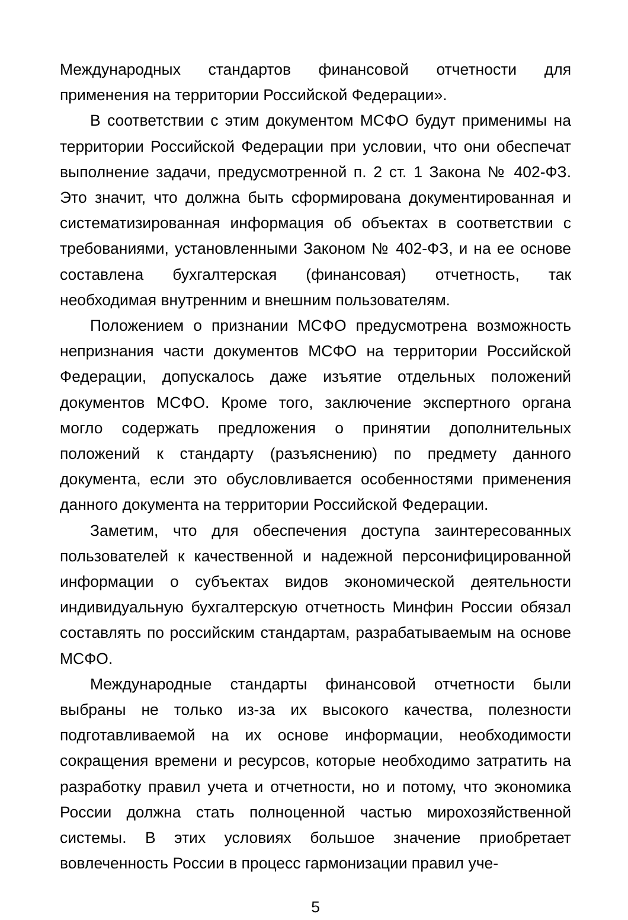Международных стандартов финансовой отчетности для применения на территории Российской Федерации».
В соответствии с этим документом МСФО будут применимы на территории Российской Федерации при условии, что они обеспечат выполнение задачи, предусмотренной п. 2 ст. 1 Закона № 402-ФЗ. Это значит, что должна быть сформирована документированная и систематизированная информация об объектах в соответствии с требованиями, установленными Законом № 402-ФЗ, и на ее основе составлена бухгалтерская (финансовая) отчетность, так необходимая внутренним и внешним пользователям.
Положением о признании МСФО предусмотрена возможность непризнания части документов МСФО на территории Российской Федерации, допускалось даже изъятие отдельных положений документов МСФО. Кроме того, заключение экспертного органа могло содержать предложения о принятии дополнительных положений к стандарту (разъяснению) по предмету данного документа, если это обусловливается особенностями применения данного документа на территории Российской Федерации.
Заметим, что для обеспечения доступа заинтересованных пользователей к качественной и надежной персонифицированной информации о субъектах видов экономической деятельности индивидуальную бухгалтерскую отчетность Минфин России обязал составлять по российским стандартам, разрабатываемым на основе МСФО.
Международные стандарты финансовой отчетности были выбраны не только из-за их высокого качества, полезности подготавливаемой на их основе информации, необходимости сокращения времени и ресурсов, которые необходимо затратить на разработку правил учета и отчетности, но и потому, что экономика России должна стать полноценной частью мирохозяйственной системы. В этих условиях большое значение приобретает вовлеченность России в процесс гармонизации правил уче-
5